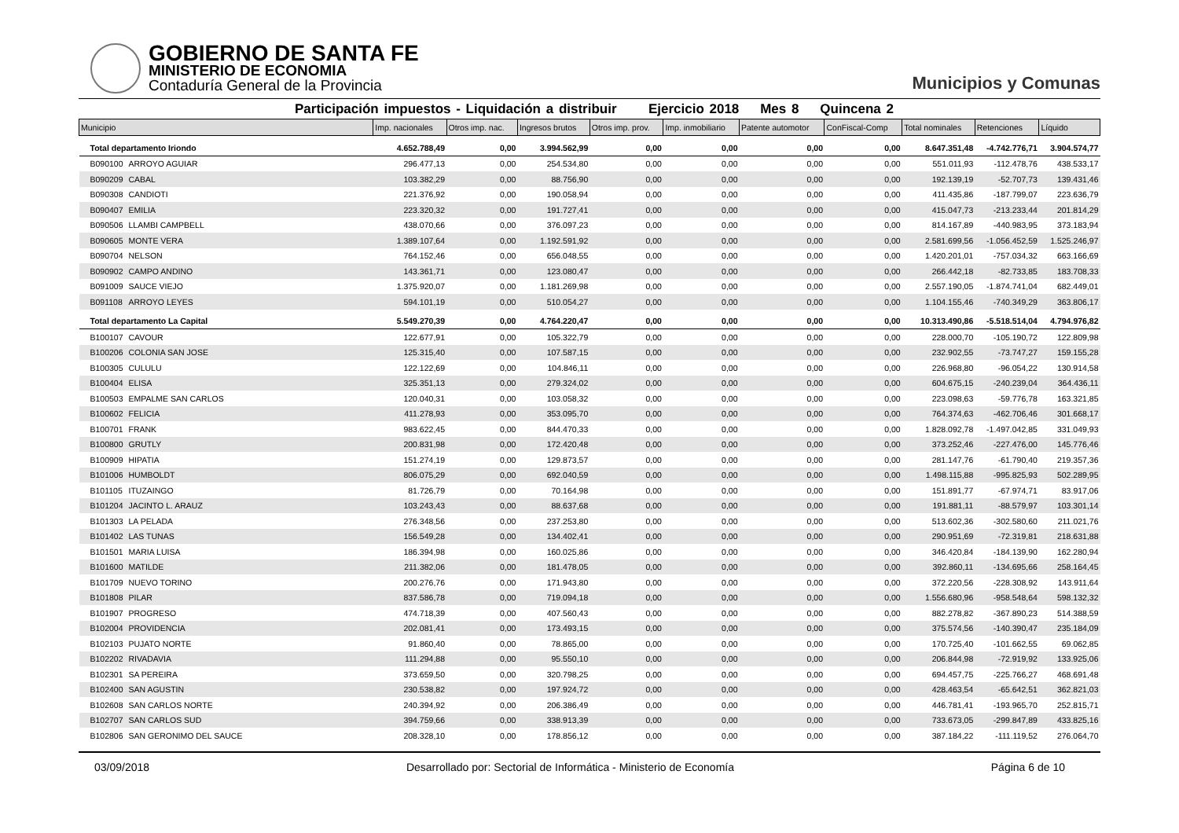GOBIERNO DE SANTA FE
MINISTERIO DE ECONOMIA
Contaduría General de la Provincia
Municipios y Comunas
Participación impuestos - Liquidación a distribuir Ejercicio 2018 Mes 8 Quincena 2
| Municipio | | Imp. nacionales | Otros imp. nac. | Ingresos brutos | Otros imp. prov. | Imp. inmobiliario | Patente automotor | ConFiscal-Comp | Total nominales | Retenciones | Líquido |
| --- | --- | --- | --- | --- | --- | --- | --- | --- | --- | --- | --- |
| Total departamento Iriondo | | 4.652.788,49 | 0,00 | 3.994.562,99 | 0,00 | 0,00 | 0,00 | 0,00 | 8.647.351,48 | -4.742.776,71 | 3.904.574,77 |
| B090100 | ARROYO AGUIAR | 296.477,13 | 0,00 | 254.534,80 | 0,00 | 0,00 | 0,00 | 0,00 | 551.011,93 | -112.478,76 | 438.533,17 |
| B090209 | CABAL | 103.382,29 | 0,00 | 88.756,90 | 0,00 | 0,00 | 0,00 | 0,00 | 192.139,19 | -52.707,73 | 139.431,46 |
| B090308 | CANDIOTI | 221.376,92 | 0,00 | 190.058,94 | 0,00 | 0,00 | 0,00 | 0,00 | 411.435,86 | -187.799,07 | 223.636,79 |
| B090407 | EMILIA | 223.320,32 | 0,00 | 191.727,41 | 0,00 | 0,00 | 0,00 | 0,00 | 415.047,73 | -213.233,44 | 201.814,29 |
| B090506 | LLAMBI CAMPBELL | 438.070,66 | 0,00 | 376.097,23 | 0,00 | 0,00 | 0,00 | 0,00 | 814.167,89 | -440.983,95 | 373.183,94 |
| B090605 | MONTE VERA | 1.389.107,64 | 0,00 | 1.192.591,92 | 0,00 | 0,00 | 0,00 | 0,00 | 2.581.699,56 | -1.056.452,59 | 1.525.246,97 |
| B090704 | NELSON | 764.152,46 | 0,00 | 656.048,55 | 0,00 | 0,00 | 0,00 | 0,00 | 1.420.201,01 | -757.034,32 | 663.166,69 |
| B090902 | CAMPO ANDINO | 143.361,71 | 0,00 | 123.080,47 | 0,00 | 0,00 | 0,00 | 0,00 | 266.442,18 | -82.733,85 | 183.708,33 |
| B091009 | SAUCE VIEJO | 1.375.920,07 | 0,00 | 1.181.269,98 | 0,00 | 0,00 | 0,00 | 0,00 | 2.557.190,05 | -1.874.741,04 | 682.449,01 |
| B091108 | ARROYO LEYES | 594.101,19 | 0,00 | 510.054,27 | 0,00 | 0,00 | 0,00 | 0,00 | 1.104.155,46 | -740.349,29 | 363.806,17 |
| Total departamento La Capital | | 5.549.270,39 | 0,00 | 4.764.220,47 | 0,00 | 0,00 | 0,00 | 0,00 | 10.313.490,86 | -5.518.514,04 | 4.794.976,82 |
| B100107 | CAVOUR | 122.677,91 | 0,00 | 105.322,79 | 0,00 | 0,00 | 0,00 | 0,00 | 228.000,70 | -105.190,72 | 122.809,98 |
| B100206 | COLONIA SAN JOSE | 125.315,40 | 0,00 | 107.587,15 | 0,00 | 0,00 | 0,00 | 0,00 | 232.902,55 | -73.747,27 | 159.155,28 |
| B100305 | CULULU | 122.122,69 | 0,00 | 104.846,11 | 0,00 | 0,00 | 0,00 | 0,00 | 226.968,80 | -96.054,22 | 130.914,58 |
| B100404 | ELISA | 325.351,13 | 0,00 | 279.324,02 | 0,00 | 0,00 | 0,00 | 0,00 | 604.675,15 | -240.239,04 | 364.436,11 |
| B100503 | EMPALME SAN CARLOS | 120.040,31 | 0,00 | 103.058,32 | 0,00 | 0,00 | 0,00 | 0,00 | 223.098,63 | -59.776,78 | 163.321,85 |
| B100602 | FELICIA | 411.278,93 | 0,00 | 353.095,70 | 0,00 | 0,00 | 0,00 | 0,00 | 764.374,63 | -462.706,46 | 301.668,17 |
| B100701 | FRANK | 983.622,45 | 0,00 | 844.470,33 | 0,00 | 0,00 | 0,00 | 0,00 | 1.828.092,78 | -1.497.042,85 | 331.049,93 |
| B100800 | GRUTLY | 200.831,98 | 0,00 | 172.420,48 | 0,00 | 0,00 | 0,00 | 0,00 | 373.252,46 | -227.476,00 | 145.776,46 |
| B100909 | HIPATIA | 151.274,19 | 0,00 | 129.873,57 | 0,00 | 0,00 | 0,00 | 0,00 | 281.147,76 | -61.790,40 | 219.357,36 |
| B101006 | HUMBOLDT | 806.075,29 | 0,00 | 692.040,59 | 0,00 | 0,00 | 0,00 | 0,00 | 1.498.115,88 | -995.825,93 | 502.289,95 |
| B101105 | ITUZAINGO | 81.726,79 | 0,00 | 70.164,98 | 0,00 | 0,00 | 0,00 | 0,00 | 151.891,77 | -67.974,71 | 83.917,06 |
| B101204 | JACINTO L. ARAUZ | 103.243,43 | 0,00 | 88.637,68 | 0,00 | 0,00 | 0,00 | 0,00 | 191.881,11 | -88.579,97 | 103.301,14 |
| B101303 | LA PELADA | 276.348,56 | 0,00 | 237.253,80 | 0,00 | 0,00 | 0,00 | 0,00 | 513.602,36 | -302.580,60 | 211.021,76 |
| B101402 | LAS TUNAS | 156.549,28 | 0,00 | 134.402,41 | 0,00 | 0,00 | 0,00 | 0,00 | 290.951,69 | -72.319,81 | 218.631,88 |
| B101501 | MARIA LUISA | 186.394,98 | 0,00 | 160.025,86 | 0,00 | 0,00 | 0,00 | 0,00 | 346.420,84 | -184.139,90 | 162.280,94 |
| B101600 | MATILDE | 211.382,06 | 0,00 | 181.478,05 | 0,00 | 0,00 | 0,00 | 0,00 | 392.860,11 | -134.695,66 | 258.164,45 |
| B101709 | NUEVO TORINO | 200.276,76 | 0,00 | 171.943,80 | 0,00 | 0,00 | 0,00 | 0,00 | 372.220,56 | -228.308,92 | 143.911,64 |
| B101808 | PILAR | 837.586,78 | 0,00 | 719.094,18 | 0,00 | 0,00 | 0,00 | 0,00 | 1.556.680,96 | -958.548,64 | 598.132,32 |
| B101907 | PROGRESO | 474.718,39 | 0,00 | 407.560,43 | 0,00 | 0,00 | 0,00 | 0,00 | 882.278,82 | -367.890,23 | 514.388,59 |
| B102004 | PROVIDENCIA | 202.081,41 | 0,00 | 173.493,15 | 0,00 | 0,00 | 0,00 | 0,00 | 375.574,56 | -140.390,47 | 235.184,09 |
| B102103 | PUJATO NORTE | 91.860,40 | 0,00 | 78.865,00 | 0,00 | 0,00 | 0,00 | 0,00 | 170.725,40 | -101.662,55 | 69.062,85 |
| B102202 | RIVADAVIA | 111.294,88 | 0,00 | 95.550,10 | 0,00 | 0,00 | 0,00 | 0,00 | 206.844,98 | -72.919,92 | 133.925,06 |
| B102301 | SA PEREIRA | 373.659,50 | 0,00 | 320.798,25 | 0,00 | 0,00 | 0,00 | 0,00 | 694.457,75 | -225.766,27 | 468.691,48 |
| B102400 | SAN AGUSTIN | 230.538,82 | 0,00 | 197.924,72 | 0,00 | 0,00 | 0,00 | 0,00 | 428.463,54 | -65.642,51 | 362.821,03 |
| B102608 | SAN CARLOS NORTE | 240.394,92 | 0,00 | 206.386,49 | 0,00 | 0,00 | 0,00 | 0,00 | 446.781,41 | -193.965,70 | 252.815,71 |
| B102707 | SAN CARLOS SUD | 394.759,66 | 0,00 | 338.913,39 | 0,00 | 0,00 | 0,00 | 0,00 | 733.673,05 | -299.847,89 | 433.825,16 |
| B102806 | SAN GERONIMO DEL SAUCE | 208.328,10 | 0,00 | 178.856,12 | 0,00 | 0,00 | 0,00 | 0,00 | 387.184,22 | -111.119,52 | 276.064,70 |
03/09/2018 Desarrollado por: Sectorial de Informática - Ministerio de Economía Página 6 de 10